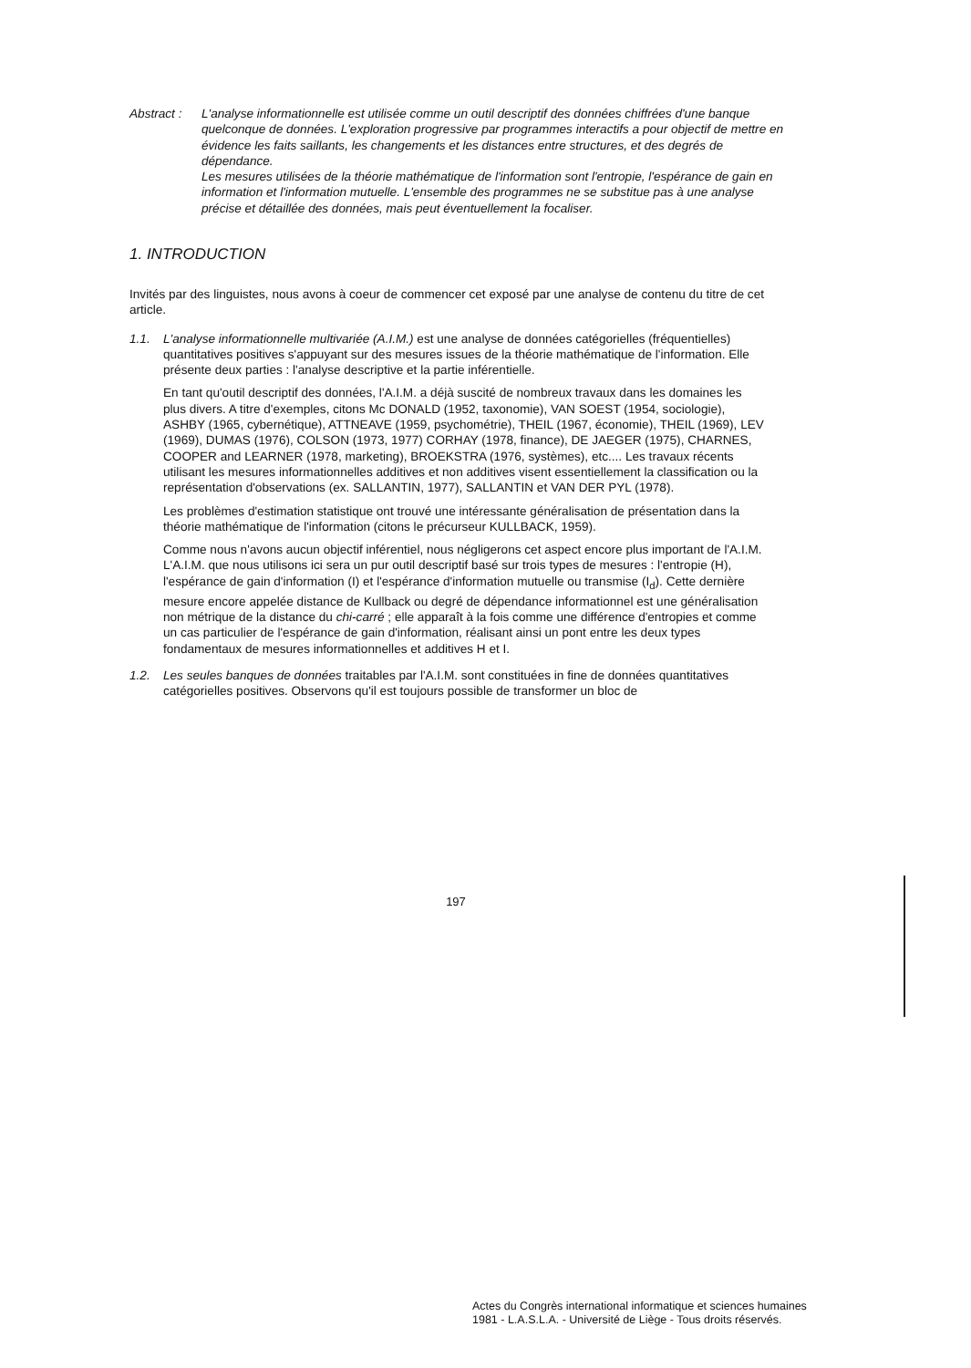Abstract :
L'analyse informationnelle est utilisée comme un outil descriptif des données chiffrées d'une banque quelconque de données. L'exploration progressive par programmes interactifs a pour objectif de mettre en évidence les faits saillants, les changements et les distances entre structures, et des degrés de dépendance.
Les mesures utilisées de la théorie mathématique de l'information sont l'entropie, l'espérance de gain en information et l'information mutuelle. L'ensemble des programmes ne se substitue pas à une analyse précise et détaillée des données, mais peut éventuellement la focaliser.
1. INTRODUCTION
Invités par des linguistes, nous avons à coeur de commencer cet exposé par une analyse de contenu du titre de cet article.
1.1. L'analyse informationnelle multivariée (A.I.M.) est une analyse de données catégorielles (fréquentielles) quantitatives positives s'appuyant sur des mesures issues de la théorie mathématique de l'information. Elle présente deux parties : l'analyse descriptive et la partie inférentielle.
En tant qu'outil descriptif des données, l'A.I.M. a déjà suscité de nombreux travaux dans les domaines les plus divers. A titre d'exemples, citons Mc DONALD (1952, taxonomie), VAN SOEST (1954, sociologie), ASHBY (1965, cybernétique), ATTNEAVE (1959, psychométrie), THEIL (1967, économie), THEIL (1969), LEV (1969), DUMAS (1976), COLSON (1973, 1977) CORHAY (1978, finance), DE JAEGER (1975), CHARNES, COOPER and LEARNER (1978, marketing), BROEKSTRA (1976, systèmes), etc.... Les travaux récents utilisant les mesures informationnelles additives et non additives visent essentiellement la classification ou la représentation d'observations (ex. SALLANTIN, 1977), SALLANTIN et VAN DER PYL (1978).
Les problèmes d'estimation statistique ont trouvé une intéressante généralisation de présentation dans la théorie mathématique de l'information (citons le précurseur KULLBACK, 1959).
Comme nous n'avons aucun objectif inférentiel, nous négligerons cet aspect encore plus important de l'A.I.M. L'A.I.M. que nous utilisons ici sera un pur outil descriptif basé sur trois types de mesures : l'entropie (H), l'espérance de gain d'information (I) et l'espérance d'information mutuelle ou transmise (I<sub>d</sub>). Cette dernière mesure encore appelée distance de Kullback ou degré de dépendance informationnel est une généralisation non métrique de la distance du chi-carré ; elle apparaît à la fois comme une différence d'entropies et comme un cas particulier de l'espérance de gain d'information, réalisant ainsi un pont entre les deux types fondamentaux de mesures informationnelles et additives H et I.
1.2. Les seules banques de données traitables par l'A.I.M. sont constituées in fine de données quantitatives catégorielles positives. Observons qu'il est toujours possible de transformer un bloc de
197
Actes du Congrès international informatique et sciences humaines
1981 - L.A.S.L.A. - Université de Liège - Tous droits réservés.